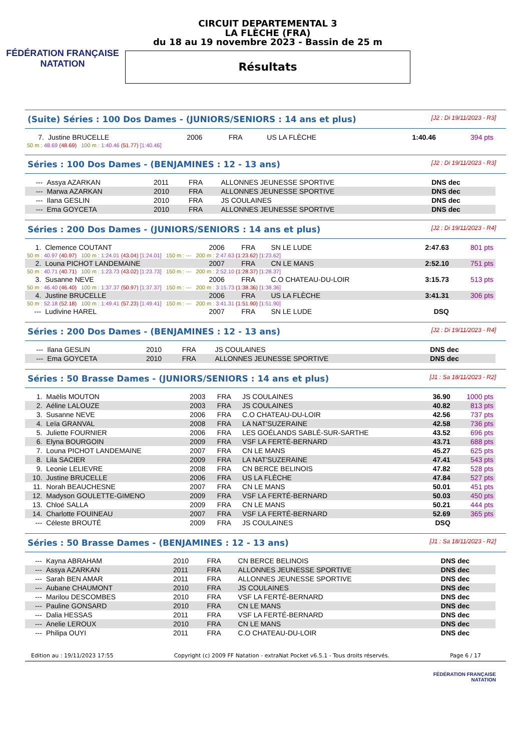FÉDÉRATION FRANÇAISE
NATATION
CIRCUIT DEPARTEMENTAL 3
LA FLÈCHE (FRA)
du 18 au 19 novembre 2023 - Bassin de 25 m
Résultats
(Suite) Séries : 100 Dos Dames - (JUNIORS/SENIORS : 14 ans et plus) [J2 : Di 19/11/2023 - R3]
| 7. | Justine BRUCELLE | 2006 | FRA | US LA FLÈCHE | 1:40.46 | 394 pts |
| 50 m : 48.69 (48.69) 100 m : 1:40.46 (51.77) [1:40.46] | | | | | | |
Séries : 100 Dos Dames - (BENJAMINES : 12 - 13 ans) [J2 : Di 19/11/2023 - R3]
| --- | Assya AZARKAN | 2011 | FRA | ALLONNES JEUNESSE SPORTIVE | DNS dec | |
| --- | Marwa AZARKAN | 2010 | FRA | ALLONNES JEUNESSE SPORTIVE | DNS dec | |
| --- | Ilana GESLIN | 2010 | FRA | JS COULAINES | DNS dec | |
| --- | Ema GOYCETA | 2010 | FRA | ALLONNES JEUNESSE SPORTIVE | DNS dec | |
Séries : 200 Dos Dames - (JUNIORS/SENIORS : 14 ans et plus) [J2 : Di 19/11/2023 - R4]
| 1. | Clemence COUTANT | 2006 | FRA | SN LE LUDE | 2:47.63 | 801 pts |
| 50 m : 40.97 (40.97) 100 m : 1:24.01 (43.04) [1:24.01] 150 m : --- 200 m : 2:47.63 (1:23.62) [1:23.62] | | | | | | |
| 2. | Louna PICHOT LANDEMAINE | 2007 | FRA | CN LE MANS | 2:52.10 | 751 pts |
| 50 m : 40.71 (40.71) 100 m : 1:23.73 (43.02) [1:23.73] 150 m : --- 200 m : 2:52.10 (1:28.37) [1:28.37] | | | | | | |
| 3. | Susanne NEVE | 2006 | FRA | C.O CHATEAU-DU-LOIR | 3:15.73 | 513 pts |
| 50 m : 46.40 (46.40) 100 m : 1:37.37 (50.97) [1:37.37] 150 m : --- 200 m : 3:15.73 (1:38.36) [1:38.36] | | | | | | |
| 4. | Justine BRUCELLE | 2006 | FRA | US LA FLÈCHE | 3:41.31 | 306 pts |
| 50 m : 52.18 (52.18) 100 m : 1:49.41 (57.23) [1:49.41] 150 m : --- 200 m : 3:41.31 (1:51.90) [1:51.90] | | | | | | |
| --- | Ludivine HAREL | 2007 | FRA | SN LE LUDE | DSQ | |
Séries : 200 Dos Dames - (BENJAMINES : 12 - 13 ans) [J2 : Di 19/11/2023 - R4]
| --- | Ilana GESLIN | 2010 | FRA | JS COULAINES | DNS dec | |
| --- | Ema GOYCETA | 2010 | FRA | ALLONNES JEUNESSE SPORTIVE | DNS dec | |
Séries : 50 Brasse Dames - (JUNIORS/SENIORS : 14 ans et plus) [J1 : Sa 18/11/2023 - R2]
| 1. | Maëlis MOUTON | 2003 | FRA | JS COULAINES | 36.90 | 1000 pts |
| 2. | Aéline LALOUZE | 2003 | FRA | JS COULAINES | 40.82 | 813 pts |
| 3. | Susanne NEVE | 2006 | FRA | C.O CHATEAU-DU-LOIR | 42.56 | 737 pts |
| 4. | Leïa GRANVAL | 2008 | FRA | LA NAT'SUZERAINE | 42.58 | 736 pts |
| 5. | Juliette FOURNIER | 2006 | FRA | LES GOÉLANDS SABLÉ-SUR-SARTHE | 43.52 | 696 pts |
| 6. | Elyna BOURGOIN | 2009 | FRA | VSF LA FERTÉ-BERNARD | 43.71 | 688 pts |
| 7. | Louna PICHOT LANDEMAINE | 2007 | FRA | CN LE MANS | 45.27 | 625 pts |
| 8. | Lila SACIER | 2009 | FRA | LA NAT'SUZERAINE | 47.41 | 543 pts |
| 9. | Leonie LELIEVRE | 2008 | FRA | CN BERCE BELINOIS | 47.82 | 528 pts |
| 10. | Justine BRUCELLE | 2006 | FRA | US LA FLÈCHE | 47.84 | 527 pts |
| 11. | Norah BEAUCHESNE | 2007 | FRA | CN LE MANS | 50.01 | 451 pts |
| 12. | Madyson GOULETTE-GIMENO | 2009 | FRA | VSF LA FERTÉ-BERNARD | 50.03 | 450 pts |
| 13. | Chloé SALLA | 2009 | FRA | CN LE MANS | 50.21 | 444 pts |
| 14. | Charlotte FOUINEAU | 2007 | FRA | VSF LA FERTÉ-BERNARD | 52.69 | 365 pts |
| --- | Céleste BROUTÉ | 2009 | FRA | JS COULAINES | DSQ | |
Séries : 50 Brasse Dames - (BENJAMINES : 12 - 13 ans) [J1 : Sa 18/11/2023 - R2]
| --- | Kayna ABRAHAM | 2010 | FRA | CN BERCE BELINOIS | DNS dec |
| --- | Assya AZARKAN | 2011 | FRA | ALLONNES JEUNESSE SPORTIVE | DNS dec |
| --- | Sarah BEN AMAR | 2011 | FRA | ALLONNES JEUNESSE SPORTIVE | DNS dec |
| --- | Aubane CHAUMONT | 2010 | FRA | JS COULAINES | DNS dec |
| --- | Marilou DESCOMBES | 2010 | FRA | VSF LA FERTÉ-BERNARD | DNS dec |
| --- | Pauline GONSARD | 2010 | FRA | CN LE MANS | DNS dec |
| --- | Dalia HESSAS | 2011 | FRA | VSF LA FERTÉ-BERNARD | DNS dec |
| --- | Anelie LEROUX | 2010 | FRA | CN LE MANS | DNS dec |
| --- | Philipa OUYI | 2011 | FRA | C.O CHATEAU-DU-LOIR | DNS dec |
Edition au : 19/11/2023 17:55 Copyright (c) 2009 FF Natation - extraNat Pocket v6.5.1 - Tous droits réservés. Page 6 / 17
FÉDÉRATION FRANÇAISE
NATATION